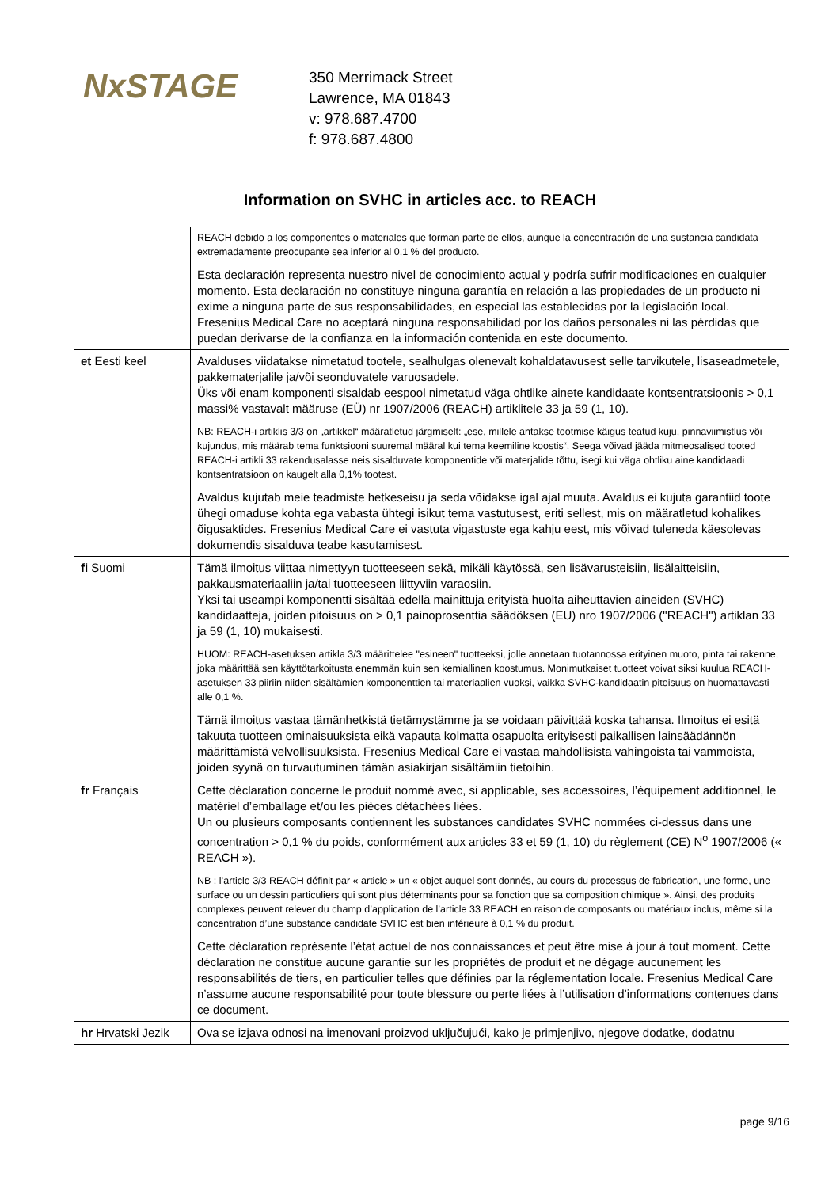NxSTAGE
350 Merrimack Street
Lawrence, MA 01843
v: 978.687.4700
f: 978.687.4800
Information on SVHC in articles acc. to REACH
| | REACH debido a los componentes o materiales que forman parte de ellos, aunque la concentración de una sustancia candidata extremadamente preocupante sea inferior al 0,1 % del producto. Esta declaración representa nuestro nivel de conocimiento actual y podría sufrir modificaciones en cualquier momento. Esta declaración no constituye ninguna garantía en relación a las propiedades de un producto ni exime a ninguna parte de sus responsabilidades, en especial las establecidas por la legislación local. Fresenius Medical Care no aceptará ninguna responsabilidad por los daños personales ni las pérdidas que puedan derivarse de la confianza en la información contenida en este documento. |
| et Eesti keel | Avalduses viidatakse nimetatud tootele, sealhulgas olenevalt kohaldatavusest selle tarvikutele, lisaseadmetele, pakkematerjalile ja/või seonduvatele varuosadele. Üks või enam komponenti sisaldab eespool nimetatud väga ohtlike ainete kandidaate kontsentratsioonis > 0,1 massi% vastavalt määruse (EÜ) nr 1907/2006 (REACH) artiklitele 33 ja 59 (1, 10). NB: REACH-i artiklis 3/3 on „artikkel“ määratletud järgmiselt: „ese, millele antakse tootmise käigus teatud kuju, pinnaviimistlus või kujundus, mis määrab tema funktsiooni suuremal määral kui tema keemiline koostis“. Seega võivad jääda mitmeosalised tooted REACH-i artikli 33 rakendusalasse neis sisalduvate komponentide või materjalide tõttu, isegi kui väga ohtliku aine kandidaadi kontsentratsioon on kaugelt alla 0,1% tootest. Avaldus kujutab meie teadmiste hetkeseisu ja seda võidakse igal ajal muuta. Avaldus ei kujuta garantiid toote ühegi omaduse kohta ega vabasta ühtegi isikut tema vastutusest, eriti sellest, mis on määratletud kohalikes õigusaktides. Fresenius Medical Care ei vastuta vigastuste ega kahju eest, mis võivad tuleneda käesolevas dokumendis sisalduva teabe kasutamisest. |
| fi Suomi | Tämä ilmoitus viittaa nimettyyn tuotteeseen sekä, mikäli käytössä, sen lisävarusteisiin, lisälaitteisiin, pakkausmateriaaliin ja/tai tuotteeseen liittyviin varaosiin. Yksi tai useampi komponentti sisältää edellä mainittuja erityistä huolta aiheuttavien aineiden (SVHC) kandidaatteja, joiden pitoisuus on > 0,1 painoprosenttia säädöksen (EU) nro 1907/2006 ("REACH") artiklan 33 ja 59 (1, 10) mukaisesti. HUOM: REACH-asetuksen artikla 3/3 määrittelee "esineen" tuotteeksi, jolle annetaan tuotannossa erityinen muoto, pinta tai rakenne, joka määrittää sen käyttötarkoitusta enemmän kuin sen kemiallinen koostumus. Monimutkaiset tuotteet voivat siksi kuulua REACH-asetuksen 33 piiriin niiden sisältämien komponenttien tai materiaalien vuoksi, vaikka SVHC-kandidaatin pitoisuus on huomattavasti alle 0,1 %. Tämä ilmoitus vastaa tämänhetkistä tietämystämme ja se voidaan päivittää koska tahansa. Ilmoitus ei esitä takuuta tuotteen ominaisuuksista eikä vapauta kolmatta osapuolta erityisesti paikallisen lainsäädännön määrittämistä velvollisuuksista. Fresenius Medical Care ei vastaa mahdollisista vahingoista tai vammoista, joiden syynä on turvautuminen tämän asiakirjan sisältämiin tietoihin. |
| fr Français | Cette déclaration concerne le produit nommé avec, si applicable, ses accessoires, l’équipement additionnel, le matériel d’emballage et/ou les pièces détachées liées. Un ou plusieurs composants contiennent les substances candidates SVHC nommées ci-dessus dans une concentration > 0,1 % du poids, conformément aux articles 33 et 59 (1, 10) du règlement (CE) N<sup>o</sup> 1907/2006 (« REACH »). NB : l’article 3/3 REACH définit par « article » un « objet auquel sont donnés, au cours du processus de fabrication, une forme, une surface ou un dessin particuliers qui sont plus déterminants pour sa fonction que sa composition chimique ». Ainsi, des produits complexes peuvent relever du champ d’application de l’article 33 REACH en raison de composants ou matériaux inclus, même si la concentration d’une substance candidate SVHC est bien inférieure à 0,1 % du produit. Cette déclaration représente l’état actuel de nos connaissances et peut être mise à jour à tout moment. Cette déclaration ne constitue aucune garantie sur les propriétés de produit et ne dégage aucunement les responsabilités de tiers, en particulier telles que définies par la réglementation locale. Fresenius Medical Care n’assume aucune responsabilité pour toute blessure ou perte liées à l’utilisation d’informations contenues dans ce document. |
| hr Hrvatski Jezik | Ova se izjava odnosi na imenovani proizvod uključujući, kako je primjenjivo, njegove dodatke, dodatnu |
page 9/16